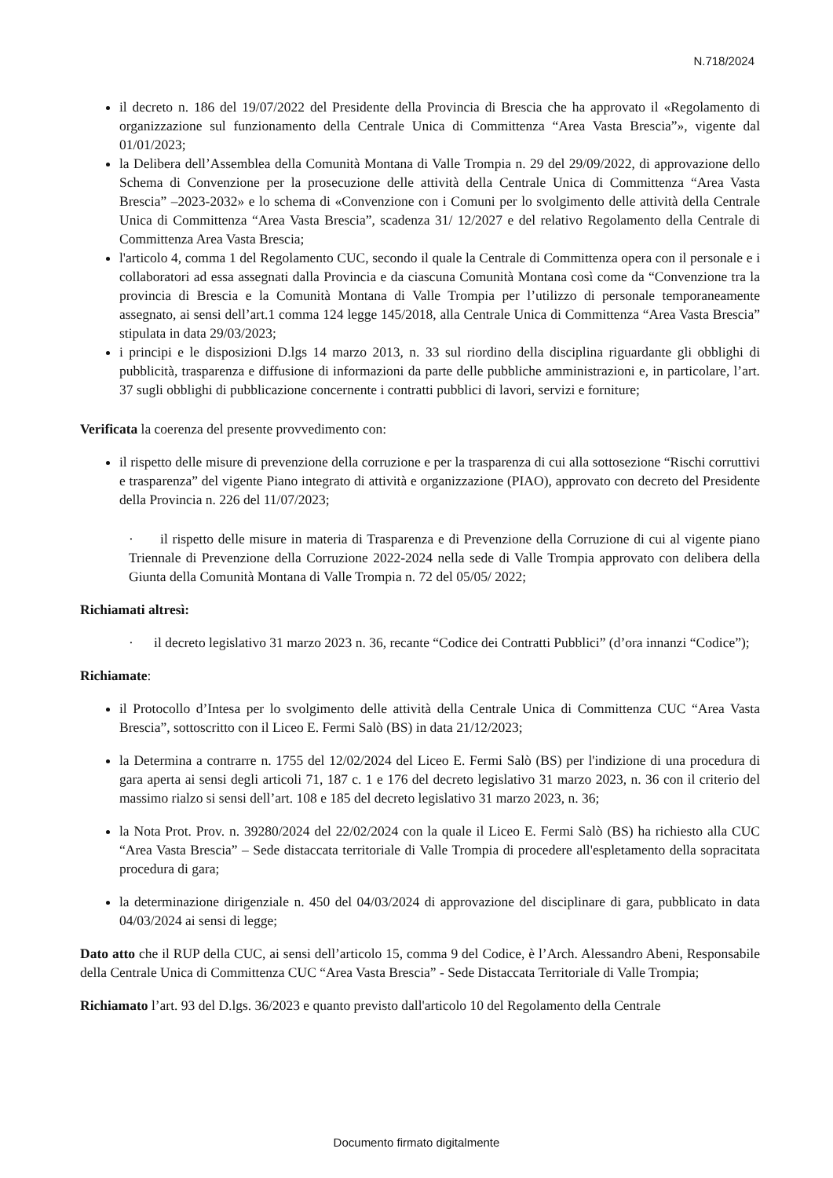N.718/2024
il decreto n. 186 del 19/07/2022 del Presidente della Provincia di Brescia che ha approvato il «Regolamento di organizzazione sul funzionamento della Centrale Unica di Committenza “Area Vasta Brescia”», vigente dal 01/01/2023;
la Delibera dell’Assemblea della Comunità Montana di Valle Trompia n. 29 del 29/09/2022, di approvazione dello Schema di Convenzione per la prosecuzione delle attività della Centrale Unica di Committenza “Area Vasta Brescia” –2023-2032» e lo schema di «Convenzione con i Comuni per lo svolgimento delle attività della Centrale Unica di Committenza “Area Vasta Brescia”, scadenza 31/ 12/2027 e del relativo Regolamento della Centrale di Committenza Area Vasta Brescia;
l'articolo 4, comma 1 del Regolamento CUC, secondo il quale la Centrale di Committenza opera con il personale e i collaboratori ad essa assegnati dalla Provincia e da ciascuna Comunità Montana così come da “Convenzione tra la provincia di Brescia e la Comunità Montana di Valle Trompia per l’utilizzo di personale temporaneamente assegnato, ai sensi dell’art.1 comma 124 legge 145/2018, alla Centrale Unica di Committenza “Area Vasta Brescia” stipulata in data 29/03/2023;
i principi e le disposizioni D.lgs 14 marzo 2013, n. 33 sul riordino della disciplina riguardante gli obblighi di pubblicità, trasparenza e diffusione di informazioni da parte delle pubbliche amministrazioni e, in particolare, l’art. 37 sugli obblighi di pubblicazione concernente i contratti pubblici di lavori, servizi e forniture;
Verificata la coerenza del presente provvedimento con:
il rispetto delle misure di prevenzione della corruzione e per la trasparenza di cui alla sottosezione “Rischi corruttivi e trasparenza” del vigente Piano integrato di attività e organizzazione (PIAO), approvato con decreto del Presidente della Provincia n. 226 del 11/07/2023;
· il rispetto delle misure in materia di Trasparenza e di Prevenzione della Corruzione di cui al vigente piano Triennale di Prevenzione della Corruzione 2022-2024 nella sede di Valle Trompia approvato con delibera della Giunta della Comunità Montana di Valle Trompia n. 72 del 05/05/ 2022;
Richiamati altresì:
· il decreto legislativo 31 marzo 2023 n. 36, recante “Codice dei Contratti Pubblici” (d’ora innanzi “Codice”);
Richiamate:
il Protocollo d’Intesa per lo svolgimento delle attività della Centrale Unica di Committenza CUC “Area Vasta Brescia”, sottoscritto con il Liceo E. Fermi Salò (BS) in data 21/12/2023;
la Determina a contrarre n. 1755 del 12/02/2024 del Liceo E. Fermi Salò (BS) per l'indizione di una procedura di gara aperta ai sensi degli articoli 71, 187 c. 1 e 176 del decreto legislativo 31 marzo 2023, n. 36 con il criterio del massimo rialzo si sensi dell’art. 108 e 185 del decreto legislativo 31 marzo 2023, n. 36;
la Nota Prot. Prov. n. 39280/2024 del 22/02/2024 con la quale il Liceo E. Fermi Salò (BS) ha richiesto alla CUC “Area Vasta Brescia” – Sede distaccata territoriale di Valle Trompia di procedere all'espletamento della sopracitata procedura di gara;
la determinazione dirigenziale n. 450 del 04/03/2024 di approvazione del disciplinare di gara, pubblicato in data 04/03/2024 ai sensi di legge;
Dato atto che il RUP della CUC, ai sensi dell’articolo 15, comma 9 del Codice, è l’Arch. Alessandro Abeni, Responsabile della Centrale Unica di Committenza CUC “Area Vasta Brescia” - Sede Distaccata Territoriale di Valle Trompia;
Richiamato l’art. 93 del D.lgs. 36/2023 e quanto previsto dall'articolo 10 del Regolamento della Centrale
Documento firmato digitalmente